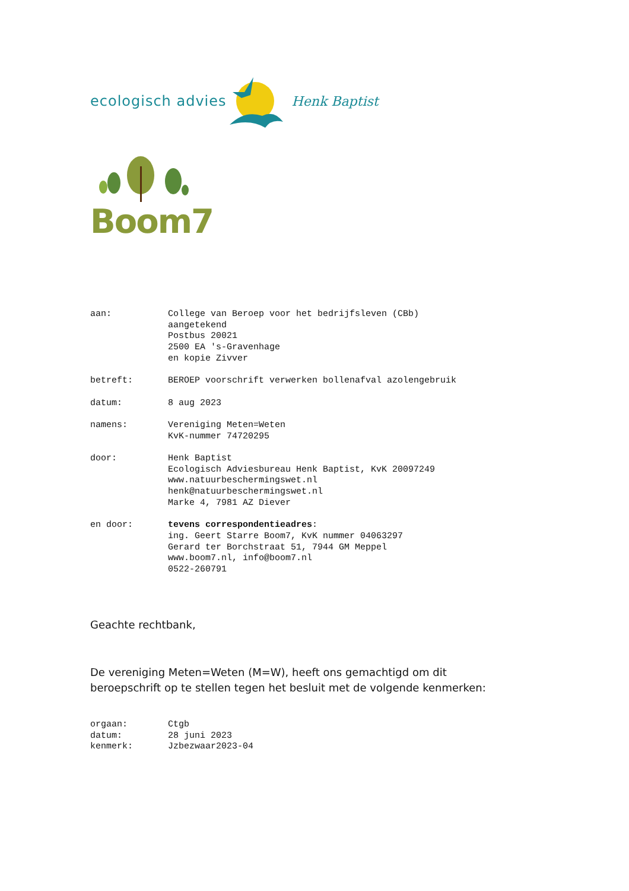ecologisch advies Henk Baptist
Boom7
aan: College van Beroep voor het bedrijfsleven (CBb)
aangetekend
Postbus 20021
2500 EA 's-Gravenhage
en kopie Zivver
betreft: BEROEP voorschrift verwerken bollenafval azolengebruik
datum: 8 aug 2023
namens: Vereniging Meten=Weten
KvK-nummer 74720295
door: Henk Baptist
Ecologisch Adviesbureau Henk Baptist, KvK 20097249
www.natuurbeschermingswet.nl
henk@natuurbeschermingswet.nl
Marke 4, 7981 AZ Diever
en door: tevens correspondentieadres:
ing. Geert Starre Boom7, KvK nummer 04063297
Gerard ter Borchstraat 51, 7944 GM Meppel
www.boom7.nl, info@boom7.nl
0522-260791
Geachte rechtbank,
De vereniging Meten=Weten (M=W), heeft ons gemachtigd om dit beroepschrift op te stellen tegen het besluit met de volgende kenmerken:
orgaan:
datum:
kenmerk:
Ctgb
28 juni 2023
Jzbezwaar2023-04